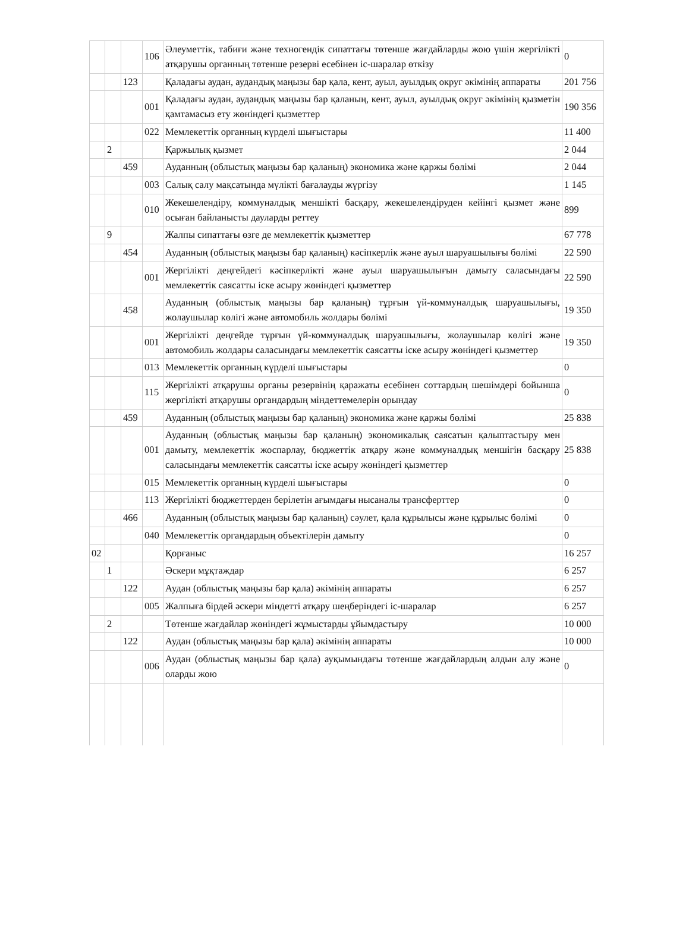| | | | 106 | Әлеуметтік, табиғи және техногендік сипаттағы төтенше жағдайларды жою үшін жергілікті атқарушы органның төтенше резерві есебінен іс-шаралар өткізу | 0 |
| | | 123 | | Қаладағы аудан, аудандық маңызы бар қала, кент, ауыл, ауылдық округ әкімінің аппараты | 201 756 |
| | | | 001 | Қаладағы аудан, аудандық маңызы бар қаланың, кент, ауыл, ауылдық округ әкімінің қызметін қамтамасыз ету жөніндегі қызметтер | 190 356 |
| | | | 022 | Мемлекеттік органның күрделі шығыстары | 11 400 |
| | 2 | | | Қаржылық қызмет | 2 044 |
| | | 459 | | Ауданның (облыстық маңызы бар қаланың) экономика және қаржы бөлімі | 2 044 |
| | | | 003 | Салық салу мақсатында мүлікті бағалауды жүргізу | 1 145 |
| | | | 010 | Жекешелендіру, коммуналдық меншікті басқару, жекешелендіруден кейінгі қызмет және осыған байланысты дауларды реттеу | 899 |
| | 9 | | | Жалпы сипаттағы өзге де мемлекеттік қызметтер | 67 778 |
| | | 454 | | Ауданның (облыстық маңызы бар қаланың) кәсіпкерлік және ауыл шаруашылығы бөлімі | 22 590 |
| | | | 001 | Жергілікті деңгейдегі кәсіпкерлікті және ауыл шаруашылығын дамыту саласындағы мемлекеттік саясатты іске асыру жөніндегі қызметтер | 22 590 |
| | | 458 | | Ауданның (облыстық маңызы бар қаланың) тұрғын үй-коммуналдық шаруашылығы, жолаушылар көлігі және автомобиль жолдары бөлімі | 19 350 |
| | | | 001 | Жергілікті деңгейде тұрғын үй-коммуналдық шаруашылығы, жолаушылар көлігі және автомобиль жолдары саласындағы мемлекеттік саясатты іске асыру жөніндегі қызметтер | 19 350 |
| | | | 013 | Мемлекеттік органның күрделі шығыстары | 0 |
| | | | 115 | Жергілікті атқарушы органы резервінің қаражаты есебінен соттардың шешімдері бойынша жергілікті атқарушы органдардың міндеттемелерін орындау | 0 |
| | | 459 | | Ауданның (облыстық маңызы бар қаланың) экономика және қаржы бөлімі | 25 838 |
| | | | 001 | Ауданның (облыстық маңызы бар қаланың) экономикалық саясатын қалыптастыру мен дамыту, мемлекеттік жоспарлау, бюджеттік атқару және коммуналдық меншігін басқару саласындағы мемлекеттік саясатты іске асыру жөніндегі қызметтер | 25 838 |
| | | | 015 | Мемлекеттік органның күрделі шығыстары | 0 |
| | | | 113 | Жергілікті бюджеттерден берілетін ағымдағы нысаналы трансферттер | 0 |
| | | 466 | | Ауданның (облыстық маңызы бар қаланың) сәулет, қала құрылысы және құрылыс бөлімі | 0 |
| | | | 040 | Мемлекеттік органдардың объектілерін дамыту | 0 |
| 02 | | | | Қорғаныс | 16 257 |
| | 1 | | | Әскери мұқтаждар | 6 257 |
| | | 122 | | Аудан (облыстық маңызы бар қала) әкімінің аппараты | 6 257 |
| | | | 005 | Жалпыға бірдей әскери міндетті атқару шеңберіндегі іс-шаралар | 6 257 |
| | 2 | | | Төтенше жағдайлар жөніндегі жұмыстарды ұйымдастыру | 10 000 |
| | | 122 | | Аудан (облыстық маңызы бар қала) әкімінің аппараты | 10 000 |
| | | | 006 | Аудан (облыстық маңызы бар қала) ауқымындағы төтенше жағдайлардың алдын алу және оларды жою | 0 |